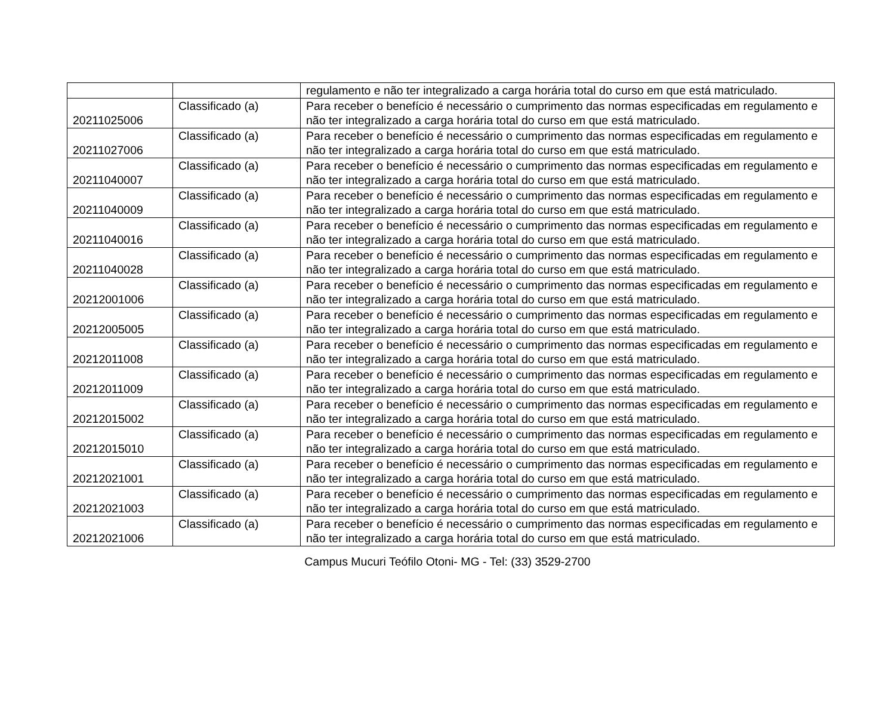| | | regulamento e não ter integralizado a carga horária total do curso em que está matriculado. |
| 20211025006 | Classificado (a) | Para receber o benefício é necessário o cumprimento das normas especificadas em regulamento e não ter integralizado a carga horária total do curso em que está matriculado. |
| 20211027006 | Classificado (a) | Para receber o benefício é necessário o cumprimento das normas especificadas em regulamento e não ter integralizado a carga horária total do curso em que está matriculado. |
| 20211040007 | Classificado (a) | Para receber o benefício é necessário o cumprimento das normas especificadas em regulamento e não ter integralizado a carga horária total do curso em que está matriculado. |
| 20211040009 | Classificado (a) | Para receber o benefício é necessário o cumprimento das normas especificadas em regulamento e não ter integralizado a carga horária total do curso em que está matriculado. |
| 20211040016 | Classificado (a) | Para receber o benefício é necessário o cumprimento das normas especificadas em regulamento e não ter integralizado a carga horária total do curso em que está matriculado. |
| 20211040028 | Classificado (a) | Para receber o benefício é necessário o cumprimento das normas especificadas em regulamento e não ter integralizado a carga horária total do curso em que está matriculado. |
| 20212001006 | Classificado (a) | Para receber o benefício é necessário o cumprimento das normas especificadas em regulamento e não ter integralizado a carga horária total do curso em que está matriculado. |
| 20212005005 | Classificado (a) | Para receber o benefício é necessário o cumprimento das normas especificadas em regulamento e não ter integralizado a carga horária total do curso em que está matriculado. |
| 20212011008 | Classificado (a) | Para receber o benefício é necessário o cumprimento das normas especificadas em regulamento e não ter integralizado a carga horária total do curso em que está matriculado. |
| 20212011009 | Classificado (a) | Para receber o benefício é necessário o cumprimento das normas especificadas em regulamento e não ter integralizado a carga horária total do curso em que está matriculado. |
| 20212015002 | Classificado (a) | Para receber o benefício é necessário o cumprimento das normas especificadas em regulamento e não ter integralizado a carga horária total do curso em que está matriculado. |
| 20212015010 | Classificado (a) | Para receber o benefício é necessário o cumprimento das normas especificadas em regulamento e não ter integralizado a carga horária total do curso em que está matriculado. |
| 20212021001 | Classificado (a) | Para receber o benefício é necessário o cumprimento das normas especificadas em regulamento e não ter integralizado a carga horária total do curso em que está matriculado. |
| 20212021003 | Classificado (a) | Para receber o benefício é necessário o cumprimento das normas especificadas em regulamento e não ter integralizado a carga horária total do curso em que está matriculado. |
| 20212021006 | Classificado (a) | Para receber o benefício é necessário o cumprimento das normas especificadas em regulamento e não ter integralizado a carga horária total do curso em que está matriculado. |
Campus Mucuri Teófilo Otoni- MG - Tel: (33) 3529-2700